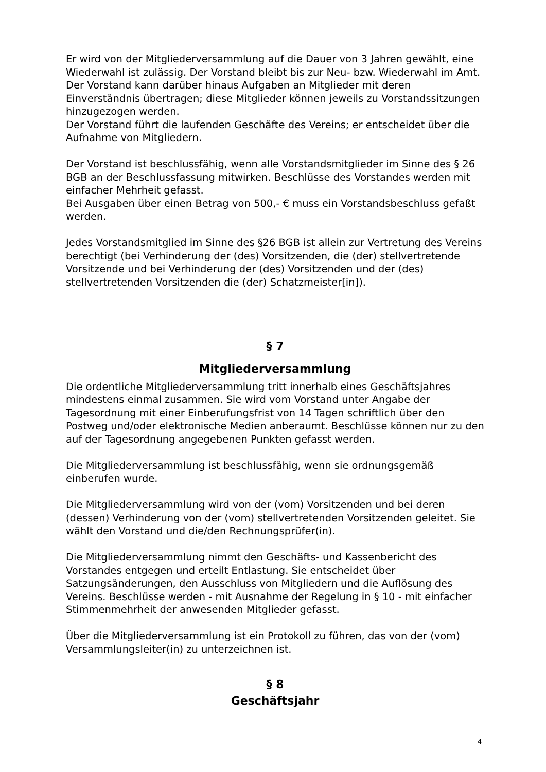Er wird von der Mitgliederversammlung auf die Dauer von 3 Jahren gewählt, eine Wiederwahl ist zulässig. Der Vorstand bleibt bis zur Neu- bzw. Wiederwahl im Amt.
Der Vorstand kann darüber hinaus Aufgaben an Mitglieder mit deren Einverständnis übertragen; diese Mitglieder können jeweils zu Vorstandssitzungen hinzugezogen werden.
Der Vorstand führt die laufenden Geschäfte des Vereins; er entscheidet über die Aufnahme von Mitgliedern.
Der Vorstand ist beschlussfähig, wenn alle Vorstandsmitglieder im Sinne des § 26 BGB an der Beschlussfassung mitwirken. Beschlüsse des Vorstandes werden mit einfacher Mehrheit gefasst.
Bei Ausgaben über einen Betrag von 500,- € muss ein Vorstandsbeschluss gefaßt werden.
Jedes Vorstandsmitglied im Sinne des §26 BGB ist allein zur Vertretung des Vereins berechtigt (bei Verhinderung der (des) Vorsitzenden, die (der) stellvertretende Vorsitzende und bei Verhinderung der (des) Vorsitzenden und der (des) stellvertretenden Vorsitzenden die (der) Schatzmeister[in]).
§ 7
Mitgliederversammlung
Die ordentliche Mitgliederversammlung tritt innerhalb eines Geschäftsjahres mindestens einmal zusammen. Sie wird vom Vorstand unter Angabe der Tagesordnung mit einer Einberufungsfrist von 14 Tagen schriftlich über den Postweg und/oder elektronische Medien anberaumt. Beschlüsse können nur zu den auf der Tagesordnung angegebenen Punkten gefasst werden.
Die Mitgliederversammlung ist beschlussfähig, wenn sie ordnungsgemäß einberufen wurde.
Die Mitgliederversammlung wird von der (vom) Vorsitzenden und bei deren (dessen) Verhinderung von der (vom) stellvertretenden Vorsitzenden geleitet. Sie wählt den Vorstand und die/den Rechnungsprüfer(in).
Die Mitgliederversammlung nimmt den Geschäfts- und Kassenbericht des Vorstandes entgegen und erteilt Entlastung. Sie entscheidet über Satzungsänderungen, den Ausschluss von Mitgliedern und die Auflösung des Vereins. Beschlüsse werden - mit Ausnahme der Regelung in § 10 - mit einfacher Stimmenmehrheit der anwesenden Mitglieder gefasst.
Über die Mitgliederversammlung ist ein Protokoll zu führen, das von der (vom) Versammlungsleiter(in) zu unterzeichnen ist.
§ 8
Geschäftsjahr
4